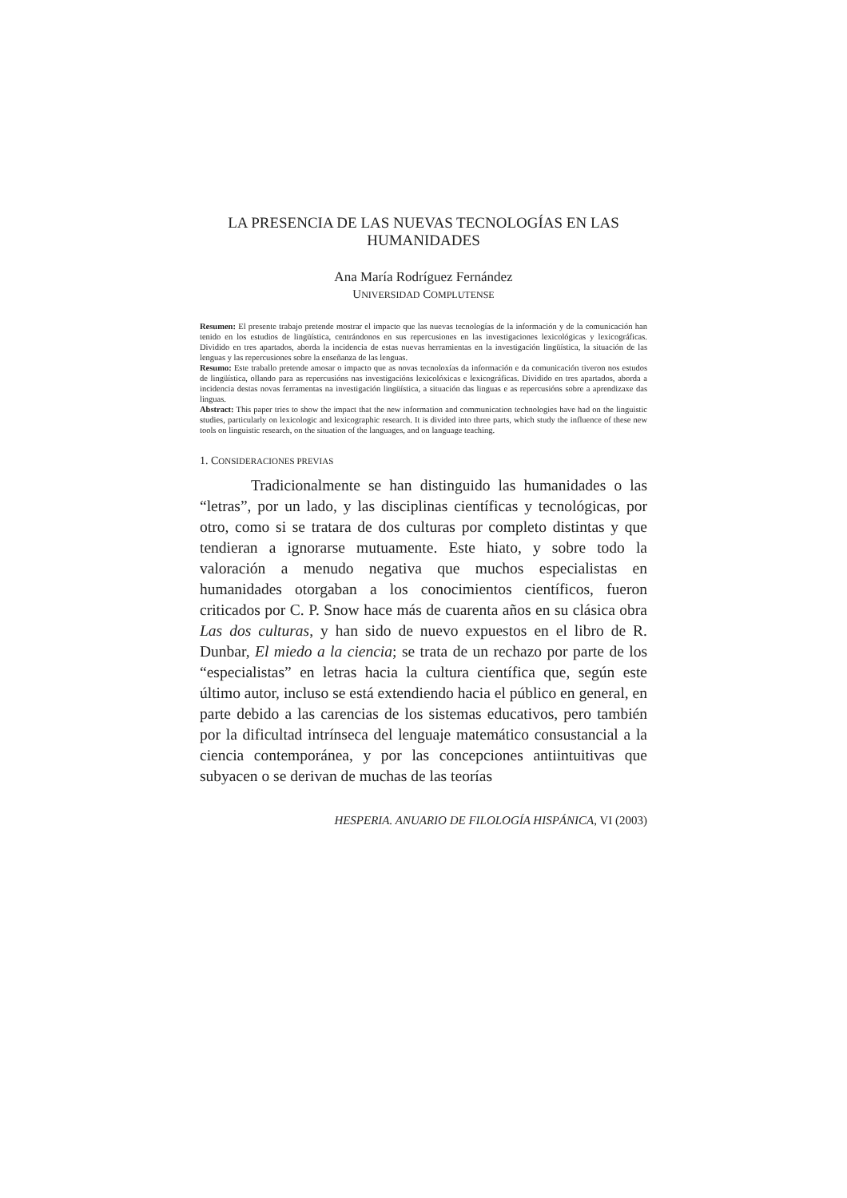LA PRESENCIA DE LAS NUEVAS TECNOLOGÍAS EN LAS HUMANIDADES
Ana María Rodríguez Fernández
UNIVERSIDAD COMPLUTENSE
Resumen: El presente trabajo pretende mostrar el impacto que las nuevas tecnologías de la información y de la comunicación han tenido en los estudios de lingüística, centrándonos en sus repercusiones en las investigaciones lexicológicas y lexicográficas. Dividido en tres apartados, aborda la incidencia de estas nuevas herramientas en la investigación lingüística, la situación de las lenguas y las repercusiones sobre la enseñanza de las lenguas.
Resumo: Este traballo pretende amosar o impacto que as novas tecnoloxías da información e da comunicación tiveron nos estudos de lingüística, ollando para as repercusións nas investigacións lexicolóxicas e lexicográficas. Dividido en tres apartados, aborda a incidencia destas novas ferramentas na investigación lingüística, a situación das linguas e as repercusións sobre a aprendizaxe das linguas.
Abstract: This paper tries to show the impact that the new information and communication technologies have had on the linguistic studies, particularly on lexicologic and lexicographic research. It is divided into three parts, which study the influence of these new tools on linguistic research, on the situation of the languages, and on language teaching.
1. CONSIDERACIONES PREVIAS
Tradicionalmente se han distinguido las humanidades o las “letras”, por un lado, y las disciplinas científicas y tecnológicas, por otro, como si se tratara de dos culturas por completo distintas y que tendieran a ignorarse mutuamente. Este hiato, y sobre todo la valoración a menudo negativa que muchos especialistas en humanidades otorgaban a los conocimientos científicos, fueron criticados por C. P. Snow hace más de cuarenta años en su clásica obra Las dos culturas, y han sido de nuevo expuestos en el libro de R. Dunbar, El miedo a la ciencia; se trata de un rechazo por parte de los “especialistas” en letras hacia la cultura científica que, según este último autor, incluso se está extendiendo hacia el público en general, en parte debido a las carencias de los sistemas educativos, pero también por la dificultad intrínseca del lenguaje matemático consustancial a la ciencia contemporánea, y por las concepciones antiintuitivas que subyacen o se derivan de muchas de las teorías
HESPERIA. ANUARIO DE FILOLOGÍA HISPÁNICA, VI (2003)